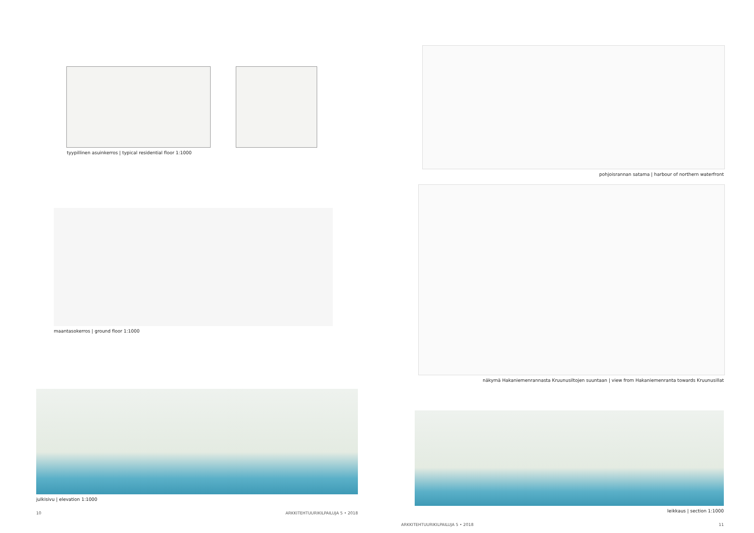tyypillinen asuinkerros | typical residential floor 1:1000
maantasokerros | ground floor 1:1000
julkisivu | elevation 1:1000
10 ARKKITEHTUURIKILPAILUJA 5 • 2018
pohjoisrannan satama | harbour of northern waterfront
näkymä Hakaniemenrannasta Kruunusiltojen suuntaan | view from Hakaniemenranta towards Kruunusillat
leikkaus | section 1:1000
ARKKITEHTUURIKILPAILUJA 5 • 2018 11